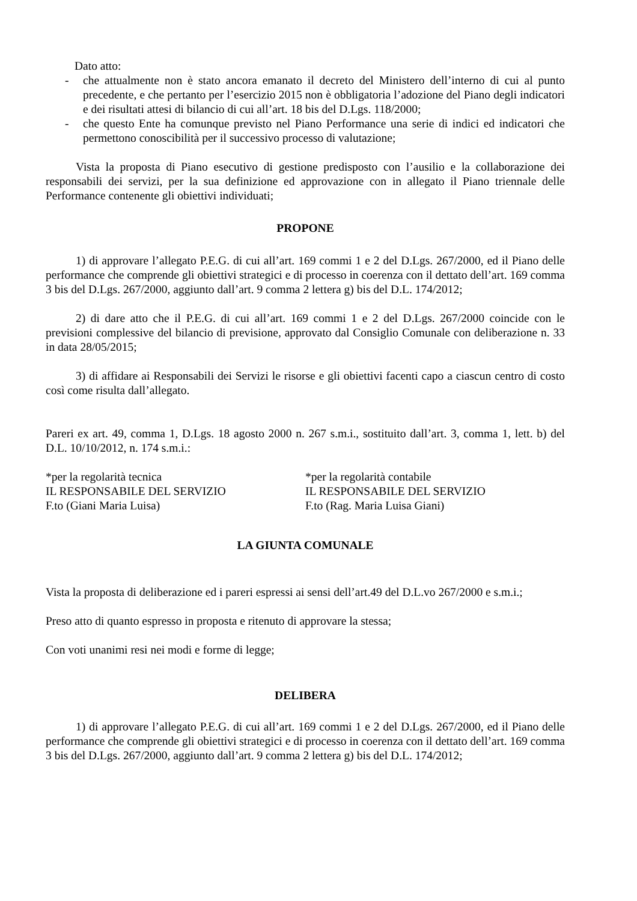Dato atto:
- che attualmente non è stato ancora emanato il decreto del Ministero dell’interno di cui al punto precedente, e che pertanto per l’esercizio 2015 non è obbligatoria l’adozione del Piano degli indicatori e dei risultati attesi di bilancio di cui all’art. 18 bis del D.Lgs. 118/2000;
- che questo Ente ha comunque previsto nel Piano Performance una serie di indici ed indicatori che permettono conoscibilità per il successivo processo di valutazione;
Vista la proposta di Piano esecutivo di gestione predisposto con l’ausilio e la collaborazione dei responsabili dei servizi, per la sua definizione ed approvazione con in allegato il Piano triennale delle Performance contenente gli obiettivi individuati;
PROPONE
1) di approvare l’allegato P.E.G. di cui all’art. 169 commi 1 e 2 del D.Lgs. 267/2000, ed il Piano delle performance che comprende gli obiettivi strategici e di processo in coerenza con il dettato dell’art. 169 comma 3 bis del D.Lgs. 267/2000, aggiunto dall’art. 9 comma 2 lettera g) bis del D.L. 174/2012;
2) di dare atto che il P.E.G. di cui all’art. 169 commi 1 e 2 del D.Lgs. 267/2000 coincide con le previsioni complessive del bilancio di previsione, approvato dal Consiglio Comunale con deliberazione n. 33 in data 28/05/2015;
3) di affidare ai Responsabili dei Servizi le risorse e gli obiettivi facenti capo a ciascun centro di costo così come risulta dall’allegato.
Pareri ex art. 49, comma 1, D.Lgs. 18 agosto 2000 n. 267 s.m.i., sostituito dall’art. 3, comma 1, lett. b) del D.L. 10/10/2012, n. 174 s.m.i.:
*per la regolarità tecnica
IL RESPONSABILE DEL SERVIZIO
F.to (Giani Maria Luisa)
*per la regolarità contabile
IL RESPONSABILE DEL SERVIZIO
F.to (Rag. Maria Luisa Giani)
LA GIUNTA COMUNALE
Vista la proposta di deliberazione ed i pareri espressi ai sensi dell’art.49 del D.L.vo 267/2000 e s.m.i.;
Preso atto di quanto espresso in proposta e ritenuto di approvare la stessa;
Con voti unanimi resi nei modi e forme di legge;
DELIBERA
1) di approvare l’allegato P.E.G. di cui all’art. 169 commi 1 e 2 del D.Lgs. 267/2000, ed il Piano delle performance che comprende gli obiettivi strategici e di processo in coerenza con il dettato dell’art. 169 comma 3 bis del D.Lgs. 267/2000, aggiunto dall’art. 9 comma 2 lettera g) bis del D.L. 174/2012;